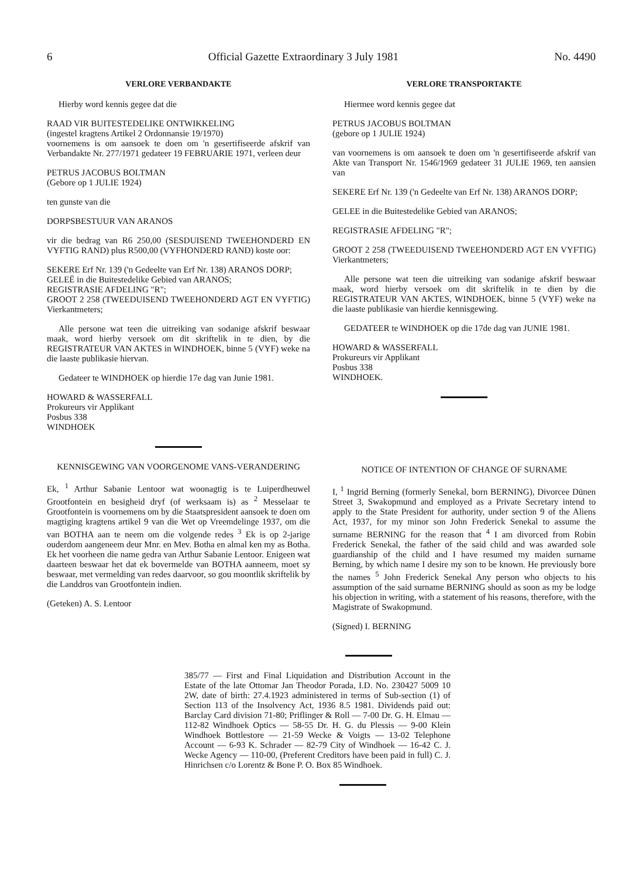6 Official Gazette Extraordinary 3 July 1981 No. 4490
VERLORE VERBANDAKTE
Hierby word kennis gegee dat die
RAAD VIR BUITESTEDELIKE ONTWIKKELING
(ingestel kragtens Artikel 2 Ordonnansie 19/1970)
voornemens is om aansoek te doen om 'n gesertifiseerde afskrif van Verbandakte Nr. 277/1971 gedateer 19 FEBRUARIE 1971, verleen deur
PETRUS JACOBUS BOLTMAN
(Gebore op 1 JULIE 1924)
ten gunste van die
DORPSBESTUUR VAN ARANOS
vir die bedrag van R6 250,00 (SESDUISEND TWEEHONDERD EN VYFTIG RAND) plus R500,00 (VYFHONDERD RAND) koste oor:
SEKERE Erf Nr. 139 ('n Gedeelte van Erf Nr. 138) ARANOS DORP;
GELEË in die Buitestedelike Gebied van ARANOS;
REGISTRASIE AFDELING "R";
GROOT 2 258 (TWEEDUISEND TWEEHONDERD AGT EN VYFTIG) Vierkantmeters;
Alle persone wat teen die uitreiking van sodanige afskrif beswaar maak, word hierby versoek om dit skriftelik in te dien, by die REGISTRATEUR VAN AKTES in WINDHOEK, binne 5 (VYF) weke na die laaste publikasie hiervan.
Gedateer te WINDHOEK op hierdie 17e dag van Junie 1981.
HOWARD & WASSERFALL
Prokureurs vir Applikant
Posbus 338
WINDHOEK
KENNISGEWING VAN VOORGENOME VANS-VERANDERING
Ek, <sup>1</sup> Arthur Sabanie Lentoor wat woonagtig is te Luiperdheuwel Grootfontein en besigheid dryf (of werksaam is) as <sup>2</sup> Messelaar te Grootfontein is voornemens om by die Staatspresident aansoek te doen om magtiging kragtens artikel 9 van die Wet op Vreemdelinge 1937, om die van BOTHA aan te neem om die volgende redes <sup>3</sup> Ek is op 2-jarige ouderdom aangeneem deur Mnr. en Mev. Botha en almal ken my as Botha. Ek het voorheen die name gedra van Arthur Sabanie Lentoor. Enigeen wat daarteen beswaar het dat ek bovermelde van BOTHA aanneem, moet sy beswaar, met vermelding van redes daarvoor, so gou moontlik skriftelik by die Landdros van Grootfontein indien.
(Geteken) A. S. Lentoor
VERLORE TRANSPORTAKTE
Hiermee word kennis gegee dat
PETRUS JACOBUS BOLTMAN
(gebore op 1 JULIE 1924)
van voornemens is om aansoek te doen om 'n gesertifiseerde afskrif van Akte van Transport Nr. 1546/1969 gedateer 31 JULIE 1969, ten aansien van
SEKERE Erf Nr. 139 ('n Gedeelte van Erf Nr. 138) ARANOS DORP;
GELEE in die Buitestedelike Gebied van ARANOS;
REGISTRASIE AFDELING "R";
GROOT 2 258 (TWEEDUISEND TWEEHONDERD AGT EN VYFTIG) Vierkantmeters;
Alle persone wat teen die uitreiking van sodanige afskrif beswaar maak, word hierby versoek om dit skriftelik in te dien by die REGISTRATEUR VAN AKTES, WINDHOEK, binne 5 (VYF) weke na die laaste publikasie van hierdie kennisgewing.
GEDATEER te WINDHOEK op die 17de dag van JUNIE 1981.
HOWARD & WASSERFALL
Prokureurs vir Applikant
Posbus 338
WINDHOEK.
NOTICE OF INTENTION OF CHANGE OF SURNAME
I, <sup>1</sup> Ingrid Berning (formerly Senekal, born BERNING), Divorcee Dünen Street 3, Swakopmund and employed as a Private Secretary intend to apply to the State President for authority, under section 9 of the Aliens Act, 1937, for my minor son John Frederick Senekal to assume the surname BERNING for the reason that <sup>4</sup> I am divorced from Robin Frederick Senekal, the father of the said child and was awarded sole guardianship of the child and I have resumed my maiden surname Berning, by which name I desire my son to be known. He previously bore the names <sup>5</sup> John Frederick Senekal Any person who objects to his assumption of the said surname BERNING should as soon as my be lodge his objection in writing, with a statement of his reasons, therefore, with the Magistrate of Swakopmund.
(Signed) I. BERNING
385/77 — First and Final Liquidation and Distribution Account in the Estate of the late Ottomar Jan Theodor Porada, I.D. No. 230427 5009 10 2W, date of birth: 27.4.1923 administered in terms of Sub-section (1) of Section 113 of the Insolvency Act, 1936 8.5 1981. Dividends paid out: Barclay Card division 71-80; Priflinger & Roll — 7-00 Dr. G. H. Elmau — 112-82 Windhoek Optics — 58-55 Dr. H. G. du Plessis — 9-00 Klein Windhoek Bottlestore — 21-59 Wecke & Voigts — 13-02 Telephone Account — 6-93 K. Schrader — 82-79 City of Windhoek — 16-42 C. J. Wecke Agency — 110-00, (Preferent Creditors have been paid in full) C. J. Hinrichsen c/o Lorentz & Bone P. O. Box 85 Windhoek.